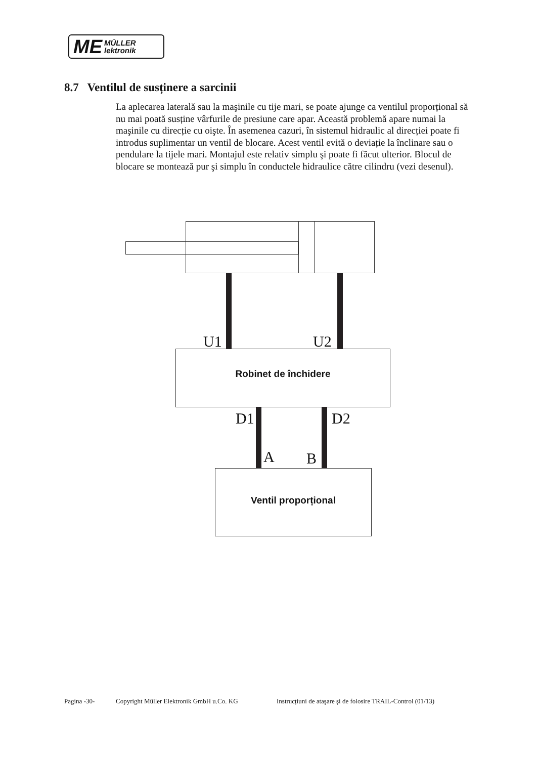ME MÜLLER
lektronik
8.7 Ventilul de susținere a sarcinii
La aplecarea laterală sau la maşinile cu tije mari, se poate ajunge ca ventilul proporțional să nu mai poată susține vârfurile de presiune care apar. Această problemă apare numai la maşinile cu direcție cu oişte. În asemenea cazuri, în sistemul hidraulic al direcției poate fi introdus suplimentar un ventil de blocare. Acest ventil evită o deviație la înclinare sau o pendulare la tijele mari. Montajul este relativ simplu şi poate fi făcut ulterior. Blocul de blocare se montează pur şi simplu în conductele hidraulice către cilindru (vezi desenul).
U1 U2
Robinet de închidere
D1 D2
A B
Ventil proporțional
Pagina -30- Copyright Müller Elektronik GmbH u.Co. KG Instrucțiuni de ataşare şi de folosire TRAIL-Control (01/13)